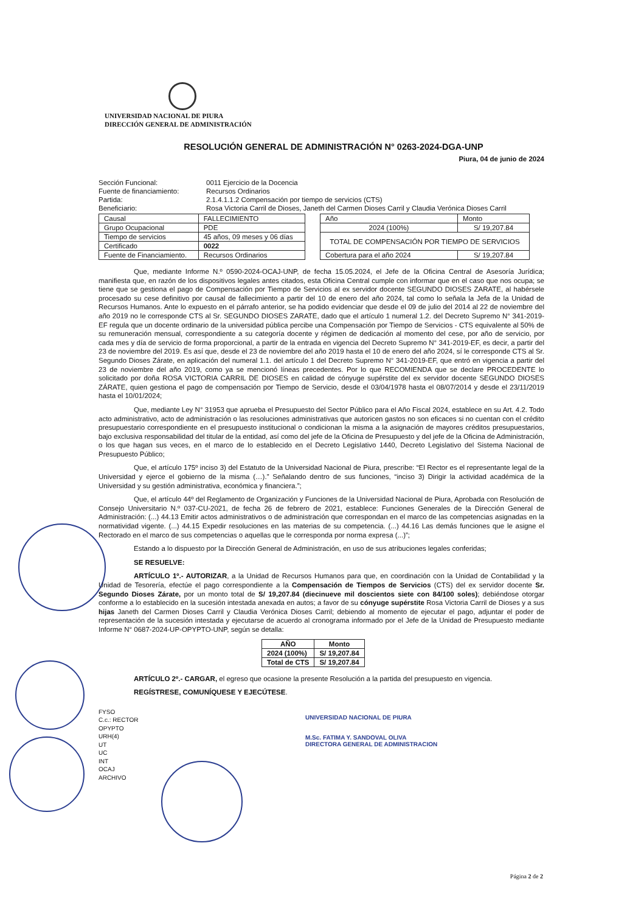UNIVERSIDAD NACIONAL DE PIURA
DIRECCIÓN GENERAL DE ADMINISTRACIÓN
RESOLUCIÓN GENERAL DE ADMINISTRACIÓN N° 0263-2024-DGA-UNP
Piura, 04 de junio de 2024
Sección Funcional: 0011 Ejercicio de la Docencia
Fuente de financiamiento: Recursos Ordinarios
Partida: 2.1.4.1.1.2 Compensación por tiempo de servicios (CTS)
Beneficiario: Rosa Victoria Carril de Dioses, Janeth del Carmen Dioses Carril y Claudia Verónica Dioses Carril
| Causal | FALLECIMIENTO |
| Grupo Ocupacional | PDE |
| Tiempo de servicios | 45 años, 09 meses y 06 días |
| Certificado | 0022 |
| Fuente de Financiamiento. | Recursos Ordinarios |
| Año | Monto |
| 2024 (100%) | S/ 19,207.84 |
| TOTAL DE COMPENSACIÓN POR TIEMPO DE SERVICIOS | |
| Cobertura para el año 2024 | S/ 19,207.84 |
Que, mediante Informe N.º 0590-2024-OCAJ-UNP, de fecha 15.05.2024, el Jefe de la Oficina Central de Asesoría Jurídica; manifiesta que, en razón de los dispositivos legales antes citados, esta Oficina Central cumple con informar que en el caso que nos ocupa; se tiene que se gestiona el pago de Compensación por Tiempo de Servicios al ex servidor docente SEGUNDO DIOSES ZARATE, al habérsele procesado su cese definitivo por causal de fallecimiento a partir del 10 de enero del año 2024, tal como lo señala la Jefa de la Unidad de Recursos Humanos. Ante lo expuesto en el párrafo anterior, se ha podido evidenciar que desde el 09 de julio del 2014 al 22 de noviembre del año 2019 no le corresponde CTS al Sr. SEGUNDO DIOSES ZARATE, dado que el artículo 1 numeral 1.2. del Decreto Supremo N° 341-2019-EF regula que un docente ordinario de la universidad pública percibe una Compensación por Tiempo de Servicios - CTS equivalente al 50% de su remuneración mensual, correspondiente a su categoría docente y régimen de dedicación al momento del cese, por año de servicio, por cada mes y día de servicio de forma proporcional, a partir de la entrada en vigencia del Decreto Supremo N° 341-2019-EF, es decir, a partir del 23 de noviembre del 2019. Es así que, desde el 23 de noviembre del año 2019 hasta el 10 de enero del año 2024, sí le corresponde CTS al Sr. Segundo Dioses Zárate, en aplicación del numeral 1.1. del artículo 1 del Decreto Supremo N° 341-2019-EF, que entró en vigencia a partir del 23 de noviembre del año 2019, como ya se mencionó líneas precedentes. Por lo que RECOMIENDA que se declare PROCEDENTE lo solicitado por doña ROSA VICTORIA CARRIL DE DIOSES en calidad de cónyuge supérstite del ex servidor docente SEGUNDO DIOSES ZÁRATE, quien gestiona el pago de compensación por Tiempo de Servicio, desde el 03/04/1978 hasta el 08/07/2014 y desde el 23/11/2019 hasta el 10/01/2024;
Que, mediante Ley N° 31953 que aprueba el Presupuesto del Sector Público para el Año Fiscal 2024, establece en su Art. 4.2. Todo acto administrativo, acto de administración o las resoluciones administrativas que autoricen gastos no son eficaces si no cuentan con el crédito presupuestario correspondiente en el presupuesto institucional o condicionan la misma a la asignación de mayores créditos presupuestarios, bajo exclusiva responsabilidad del titular de la entidad, así como del jefe de la Oficina de Presupuesto y del jefe de la Oficina de Administración, o los que hagan sus veces, en el marco de lo establecido en el Decreto Legislativo 1440, Decreto Legislativo del Sistema Nacional de Presupuesto Público;
Que, el artículo 175º inciso 3) del Estatuto de la Universidad Nacional de Piura, prescribe: “El Rector es el representante legal de la Universidad y ejerce el gobierno de la misma (…).” Señalando dentro de sus funciones, “inciso 3) Dirigir la actividad académica de la Universidad y su gestión administrativa, económica y financiera.”;
Que, el artículo 44º del Reglamento de Organización y Funciones de la Universidad Nacional de Piura, Aprobada con Resolución de Consejo Universitario N.º 037-CU-2021, de fecha 26 de febrero de 2021, establece: Funciones Generales de la Dirección General de Administración: (...) 44.13 Emitir actos administrativos o de administración que correspondan en el marco de las competencias asignadas en la normatividad vigente. (...) 44.15 Expedir resoluciones en las materias de su competencia. (...) 44.16 Las demás funciones que le asigne el Rectorado en el marco de sus competencias o aquellas que le corresponda por norma expresa (...)”;
Estando a lo dispuesto por la Dirección General de Administración, en uso de sus atribuciones legales conferidas;
SE RESUELVE:
ARTÍCULO 1º.- AUTORIZAR, a la Unidad de Recursos Humanos para que, en coordinación con la Unidad de Contabilidad y la Unidad de Tesorería, efectúe el pago correspondiente a la Compensación de Tiempos de Servicios (CTS) del ex servidor docente Sr. Segundo Dioses Zárate, por un monto total de S/ 19,207.84 (diecinueve mil doscientos siete con 84/100 soles); debiéndose otorgar conforme a lo establecido en la sucesión intestada anexada en autos; a favor de su cónyuge supérstite Rosa Victoria Carril de Dioses y a sus hijas Janeth del Carmen Dioses Carril y Claudia Verónica Dioses Carril; debiendo al momento de ejecutar el pago, adjuntar el poder de representación de la sucesión intestada y ejecutarse de acuerdo al cronograma informado por el Jefe de la Unidad de Presupuesto mediante Informe N° 0687-2024-UP-OPYPTO-UNP, según se detalla:
| AÑO | Monto |
| --- | --- |
| 2024 (100%) | S/ 19,207.84 |
| Total de CTS | S/ 19,207.84 |
ARTÍCULO 2º.- CARGAR, el egreso que ocasione la presente Resolución a la partida del presupuesto en vigencia.
REGÍSTRESE, COMUNÍQUESE Y EJECÚTESE.
FYSO
C.c.: RECTOR
OPYPTO
URH(4)
UT
UC
INT
OCAJ
ARCHIVO
UNIVERSIDAD NACIONAL DE PIURA
M.Sc. FATIMA Y. SANDOVAL OLIVA
DIRECTORA GENERAL DE ADMINISTRACION
Página 2 de 2